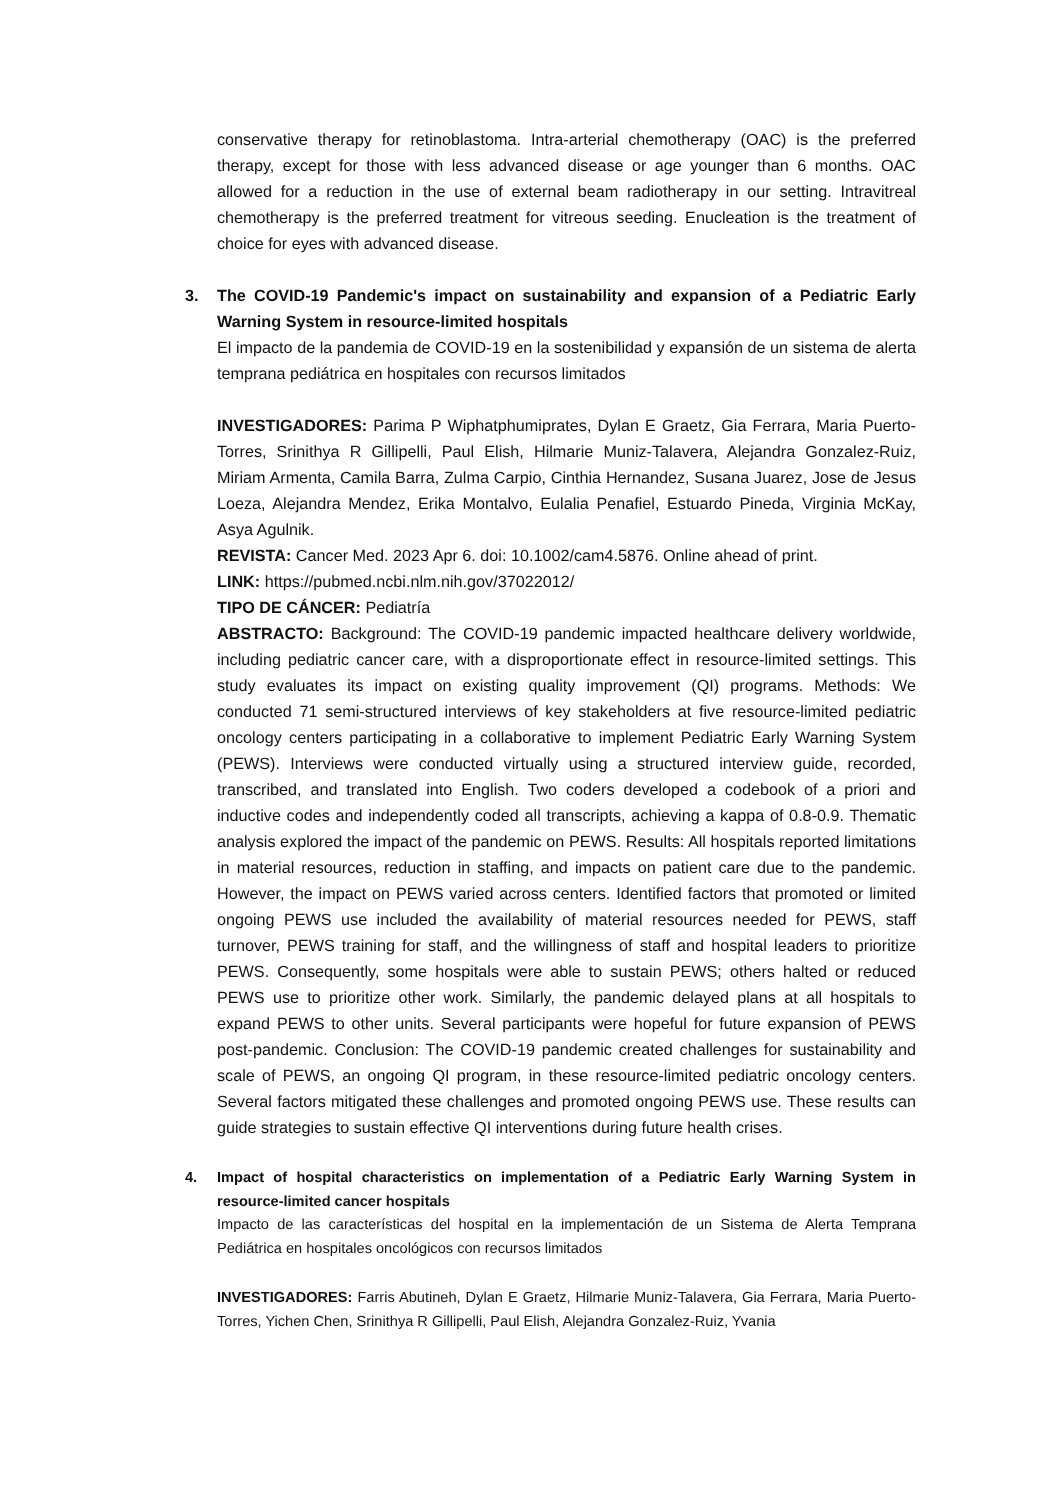conservative therapy for retinoblastoma. Intra-arterial chemotherapy (OAC) is the preferred therapy, except for those with less advanced disease or age younger than 6 months. OAC allowed for a reduction in the use of external beam radiotherapy in our setting. Intravitreal chemotherapy is the preferred treatment for vitreous seeding. Enucleation is the treatment of choice for eyes with advanced disease.
3. The COVID-19 Pandemic's impact on sustainability and expansion of a Pediatric Early Warning System in resource-limited hospitals
El impacto de la pandemia de COVID-19 en la sostenibilidad y expansión de un sistema de alerta temprana pediátrica en hospitales con recursos limitados
INVESTIGADORES: Parima P Wiphatphumiprates, Dylan E Graetz, Gia Ferrara, Maria Puerto-Torres, Srinithya R Gillipelli, Paul Elish, Hilmarie Muniz-Talavera, Alejandra Gonzalez-Ruiz, Miriam Armenta, Camila Barra, Zulma Carpio, Cinthia Hernandez, Susana Juarez, Jose de Jesus Loeza, Alejandra Mendez, Erika Montalvo, Eulalia Penafiel, Estuardo Pineda, Virginia McKay, Asya Agulnik.
REVISTA: Cancer Med. 2023 Apr 6. doi: 10.1002/cam4.5876. Online ahead of print.
LINK: https://pubmed.ncbi.nlm.nih.gov/37022012/
TIPO DE CÁNCER: Pediatría
ABSTRACTO: Background: The COVID-19 pandemic impacted healthcare delivery worldwide, including pediatric cancer care, with a disproportionate effect in resource-limited settings. This study evaluates its impact on existing quality improvement (QI) programs. Methods: We conducted 71 semi-structured interviews of key stakeholders at five resource-limited pediatric oncology centers participating in a collaborative to implement Pediatric Early Warning System (PEWS). Interviews were conducted virtually using a structured interview guide, recorded, transcribed, and translated into English. Two coders developed a codebook of a priori and inductive codes and independently coded all transcripts, achieving a kappa of 0.8-0.9. Thematic analysis explored the impact of the pandemic on PEWS. Results: All hospitals reported limitations in material resources, reduction in staffing, and impacts on patient care due to the pandemic. However, the impact on PEWS varied across centers. Identified factors that promoted or limited ongoing PEWS use included the availability of material resources needed for PEWS, staff turnover, PEWS training for staff, and the willingness of staff and hospital leaders to prioritize PEWS. Consequently, some hospitals were able to sustain PEWS; others halted or reduced PEWS use to prioritize other work. Similarly, the pandemic delayed plans at all hospitals to expand PEWS to other units. Several participants were hopeful for future expansion of PEWS post-pandemic. Conclusion: The COVID-19 pandemic created challenges for sustainability and scale of PEWS, an ongoing QI program, in these resource-limited pediatric oncology centers. Several factors mitigated these challenges and promoted ongoing PEWS use. These results can guide strategies to sustain effective QI interventions during future health crises.
4. Impact of hospital characteristics on implementation of a Pediatric Early Warning System in resource-limited cancer hospitals
Impacto de las características del hospital en la implementación de un Sistema de Alerta Temprana Pediátrica en hospitales oncológicos con recursos limitados
INVESTIGADORES: Farris Abutineh, Dylan E Graetz, Hilmarie Muniz-Talavera, Gia Ferrara, Maria Puerto-Torres, Yichen Chen, Srinithya R Gillipelli, Paul Elish, Alejandra Gonzalez-Ruiz, Yvania